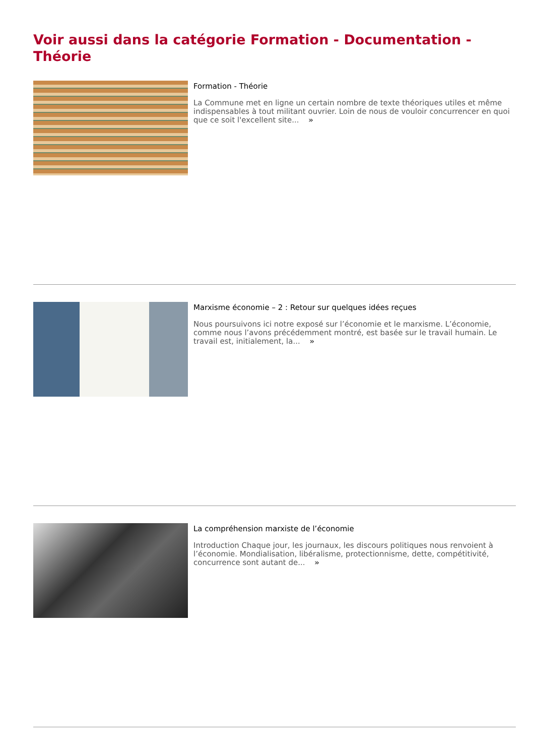Voir aussi dans la catégorie Formation - Documentation - Théorie
Formation - Théorie
La Commune met en ligne un certain nombre de texte théoriques utiles et même indispensables à tout militant ouvrier. Loin de nous de vouloir concurrencer en quoi que ce soit l'excellent site... »
Marxisme économie – 2 : Retour sur quelques idées reçues
Nous poursuivons ici notre exposé sur l’économie et le marxisme. L’économie, comme nous l’avons précédemment montré, est basée sur le travail humain. Le travail est, initialement, la... »
La compréhension marxiste de l’économie
Introduction Chaque jour, les journaux, les discours politiques nous renvoient à l’économie. Mondialisation, libéralisme, protectionnisme, dette, compétitivité, concurrence sont autant de... »